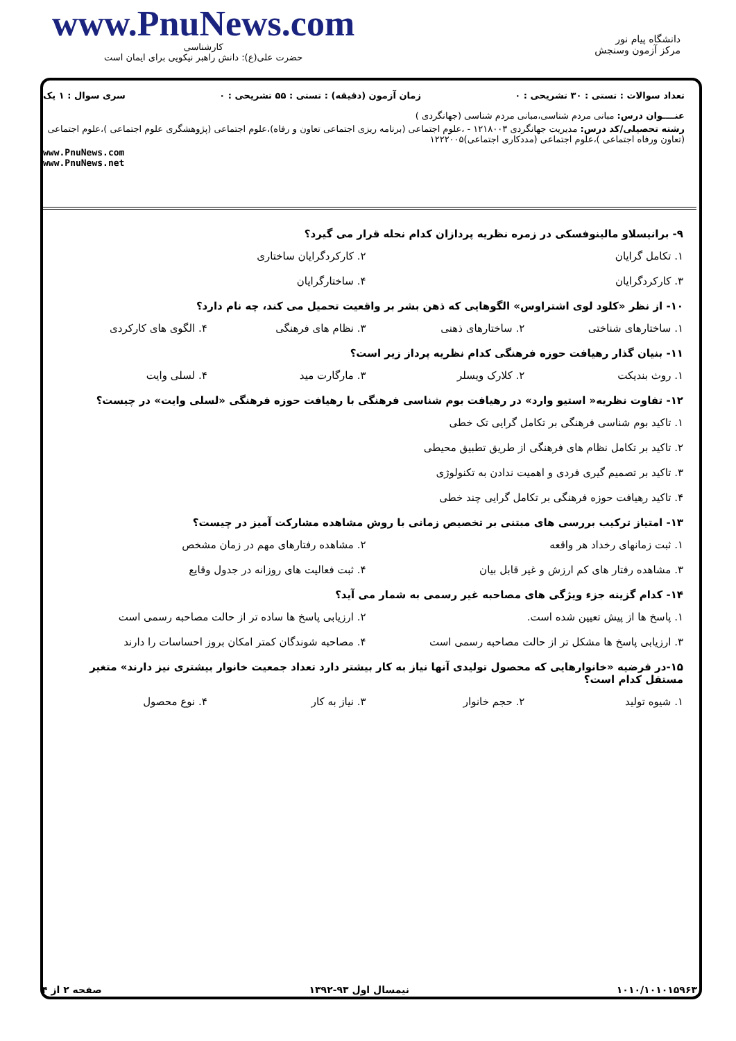www.PnuNews.com
کارشناسی
حضرت علی(ع): دانش راهبر نیکویی برای ایمان است
دانشگاه پیام نور
مرکز آزمون وسنجش
تعداد سوالات : تستی : ۳۰ تشریحی : ۰ زمان آزمون (دقیقه) : تستی : ۵۵ تشریحی : ۰ سری سوال : ۱ یک
عنــــوان درس: مبانی مردم شناسی،مبانی مردم شناسی (جهانگردی )
رشته تحصیلی/کد درس: مدیریت جهانگردی ۱۲۱۸۰۰۳ - ،علوم اجتماعی (برنامه ریزی اجتماعی تعاون و رفاه)،علوم اجتماعی (پژوهشگری علوم اجتماعی )،علوم اجتماعی (تعاون ورفاه اجتماعی )،علوم اجتماعی (مددکاری اجتماعی)۱۲۲۲۰۰۵
www.PnuNews.com
www.PnuNews.net
۹- برانیسلاو مالینوفسکی در زمره نظریه پردازان کدام نحله قرار می گیرد؟
۱. تکامل گرایان ۲. کارکردگرایان ساختاری
۳. کارکردگرایان ۴. ساختارگرایان
۱۰- از نظر «کلود لوی اشتراوس» الگوهایی که ذهن بشر بر واقعیت تحمیل می کند، چه نام دارد؟
۱. ساختارهای شناختی ۲. ساختارهای ذهنی ۳. نظام های فرهنگی ۴. الگوی های کارکردی
۱۱- بنیان گذار رهیافت حوزه فرهنگی کدام نظریه پرداز زیر است؟
۱. روث بندیکت ۲. کلارک ویسلر ۳. مارگارت مید ۴. لسلی وایت
۱۲- تفاوت نظریه« استیو وارد» در رهیافت بوم شناسی فرهنگی با رهیافت حوزه فرهنگی «لسلی وایت» در چیست؟
۱. تاکید بوم شناسی فرهنگی بر تکامل گرایی تک خطی
۲. تاکید بر تکامل نظام های فرهنگی از طریق تطبیق محیطی
۳. تاکید بر تصمیم گیری فردی و اهمیت ندادن به تکنولوژی
۴. تاکید رهیافت حوزه فرهنگی بر تکامل گرایی چند خطی
۱۳- امتیاز ترکیب بررسی های مبتنی بر تخصیص زمانی با روش مشاهده مشارکت آمیز در چیست؟
۱. ثبت زمانهای رخداد هر واقعه ۲. مشاهده رفتارهای مهم در زمان مشخص
۳. مشاهده رفتار های کم ارزش و غیر قابل بیان
۴. ثبت فعالیت های روزانه در جدول وقایع
۱۴- کدام گزینه جزء ویژگی های مصاحبه غیر رسمی به شمار می آید؟
۱. پاسخ ها از پیش تعیین شده است.
۲. ارزیابی پاسخ ها ساده تر از حالت مصاحبه رسمی است
۳. ارزیابی پاسخ ها مشکل تر از حالت مصاحبه رسمی است
۴. مصاحبه شوندگان کمتر امکان بروز احساسات را دارند
۱۵-در فرضیه «خانوارهایی که محصول تولیدی آنها نیاز به کار بیشتر دارد تعداد جمعیت خانوار بیشتری نیز دارند» متغیر مستقل کدام است؟
۱. شیوه تولید ۲. حجم خانوار ۳. نیاز به کار ۴. نوع محصول
۱۰۱۰/۱۰۱۰۱۵۹۶۳ نیمسال اول ۹۳-۱۳۹۲ صفحه ۲ از ۴